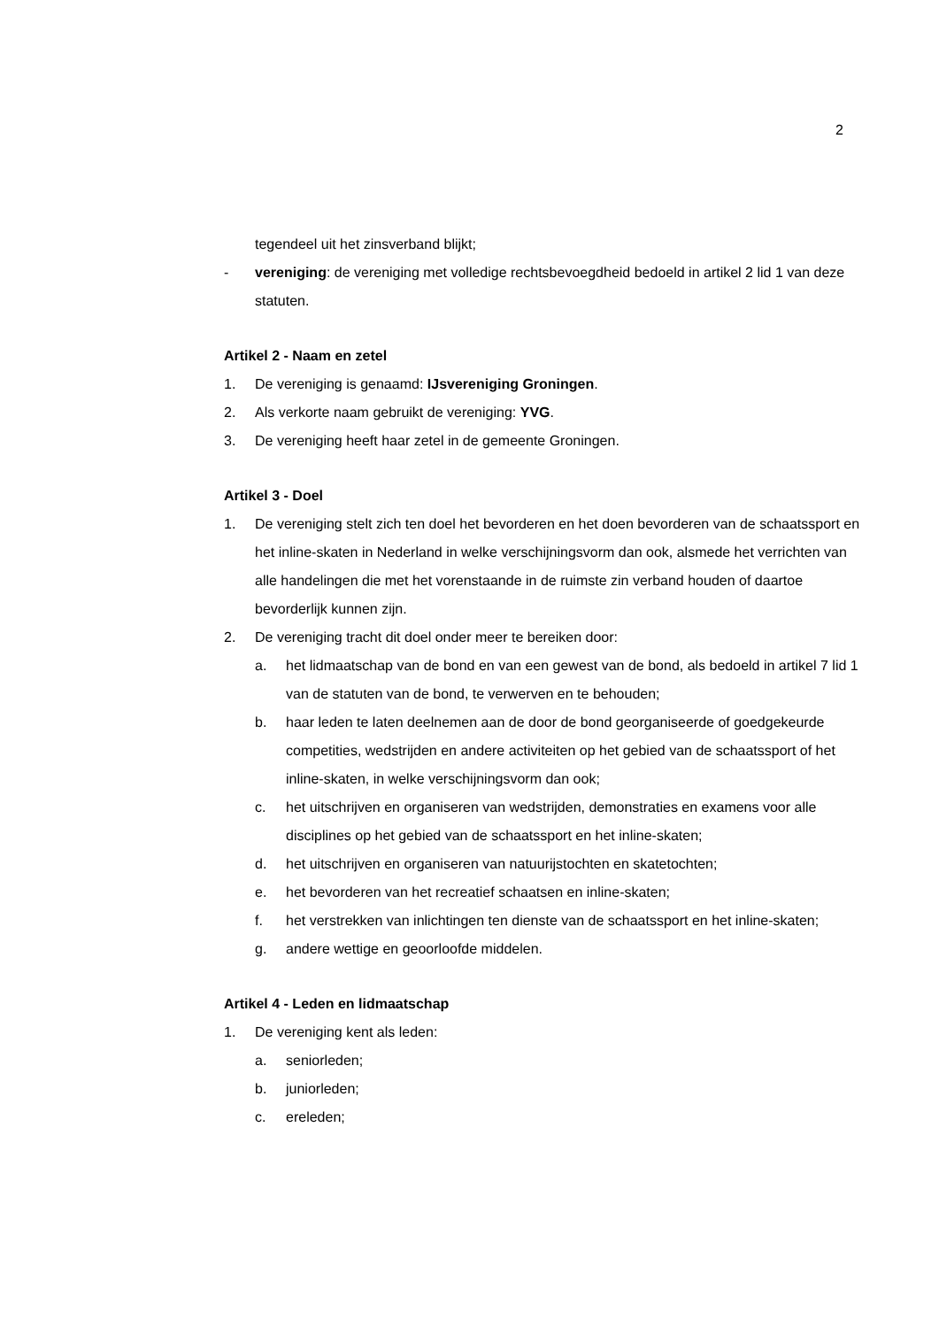2
tegendeel uit het zinsverband blijkt;
- vereniging: de vereniging met volledige rechtsbevoegdheid bedoeld in artikel 2 lid 1 van deze statuten.
Artikel 2 - Naam en zetel
1. De vereniging is genaamd: IJsvereniging Groningen.
2. Als verkorte naam gebruikt de vereniging: YVG.
3. De vereniging heeft haar zetel in de gemeente Groningen.
Artikel 3 - Doel
1. De vereniging stelt zich ten doel het bevorderen en het doen bevorderen van de schaatssport en het inline-skaten in Nederland in welke verschijningsvorm dan ook, alsmede het verrichten van alle handelingen die met het vorenstaande in de ruimste zin verband houden of daartoe bevorderlijk kunnen zijn.
2. De vereniging tracht dit doel onder meer te bereiken door:
a. het lidmaatschap van de bond en van een gewest van de bond, als bedoeld in artikel 7 lid 1 van de statuten van de bond, te verwerven en te behouden;
b. haar leden te laten deelnemen aan de door de bond georganiseerde of goedgekeurde competities, wedstrijden en andere activiteiten op het gebied van de schaatssport of het inline-skaten, in welke verschijningsvorm dan ook;
c. het uitschrijven en organiseren van wedstrijden, demonstraties en examens voor alle disciplines op het gebied van de schaatssport en het inline-skaten;
d. het uitschrijven en organiseren van natuurijstochten en skatetochten;
e. het bevorderen van het recreatief schaatsen en inline-skaten;
f. het verstrekken van inlichtingen ten dienste van de schaatssport en het inline-skaten;
g. andere wettige en geoorloofde middelen.
Artikel 4 - Leden en lidmaatschap
1. De vereniging kent als leden:
a. seniorleden;
b. juniorleden;
c. ereleden;